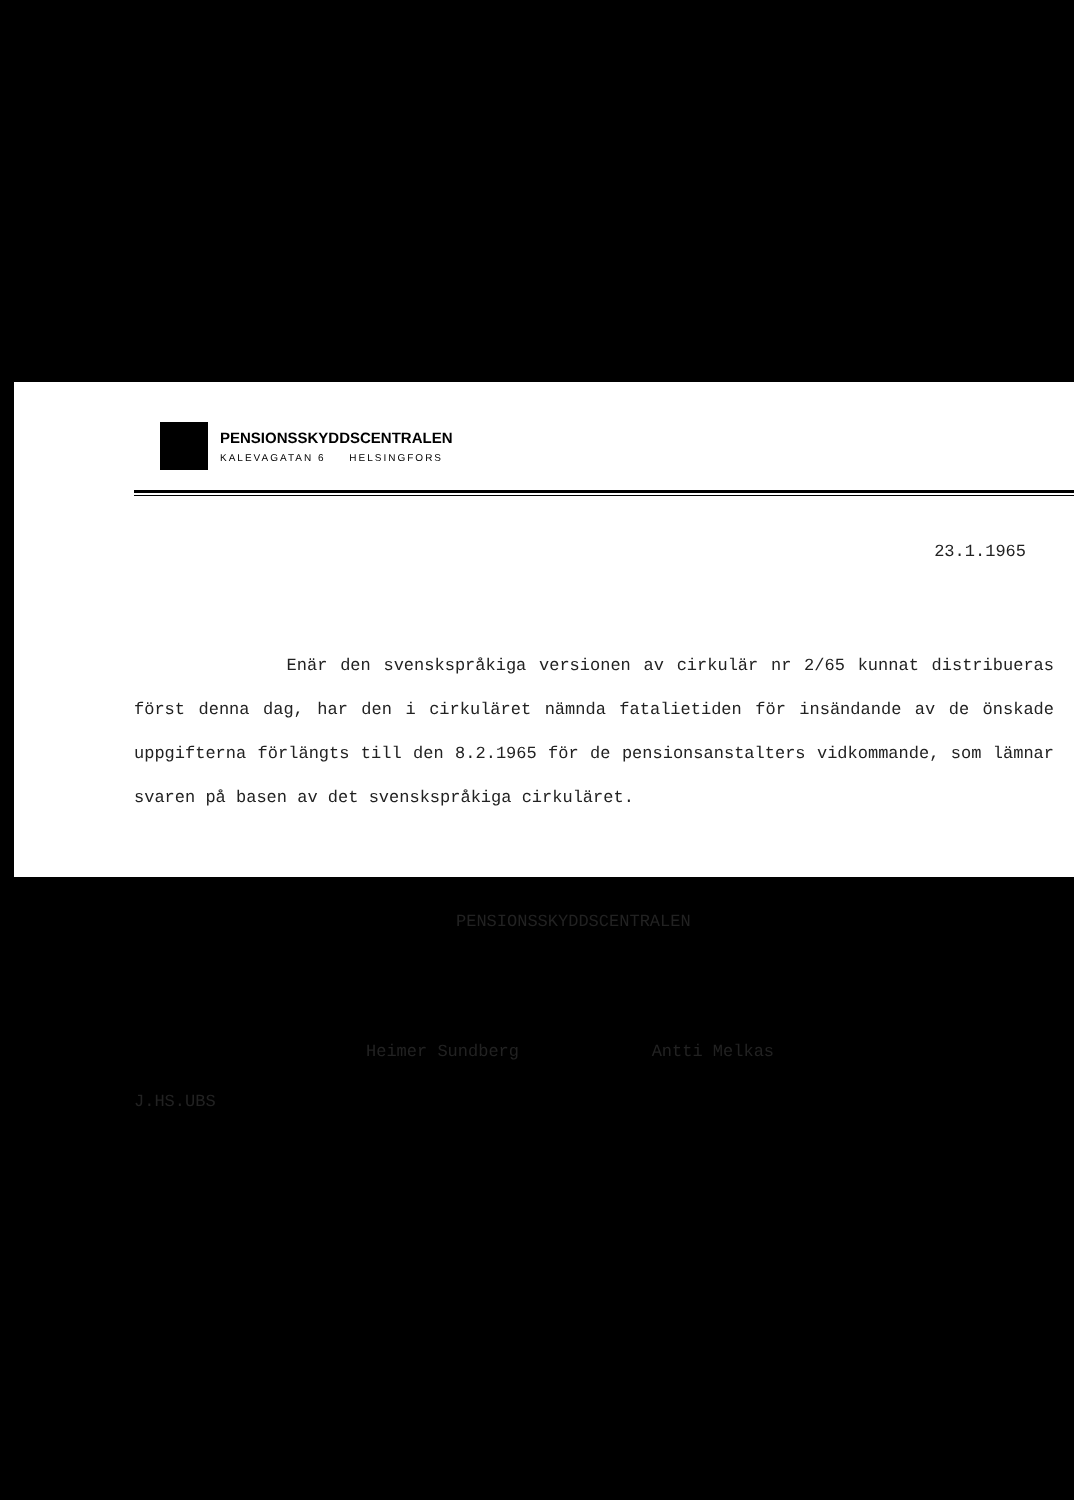PENSIONSSKYDDSCENTRALEN
KALEVAGATAN 6 HELSINGFORS
23.1.1965
Enär den svenskspråkiga versionen av cirkulär nr 2/65 kunnat distribueras först denna dag, har den i cirkuläret nämnda fatalietiden för insändande av de önskade uppgifterna förlängts till den 8.2.1965 för de pensionsanstalters vidkommande, som lämnar svaren på basen av det svenskspråkiga cirkuläret.
PENSIONSSKYDDSCENTRALEN
Heimer Sundberg Antti Melkas
J.HS.UBS